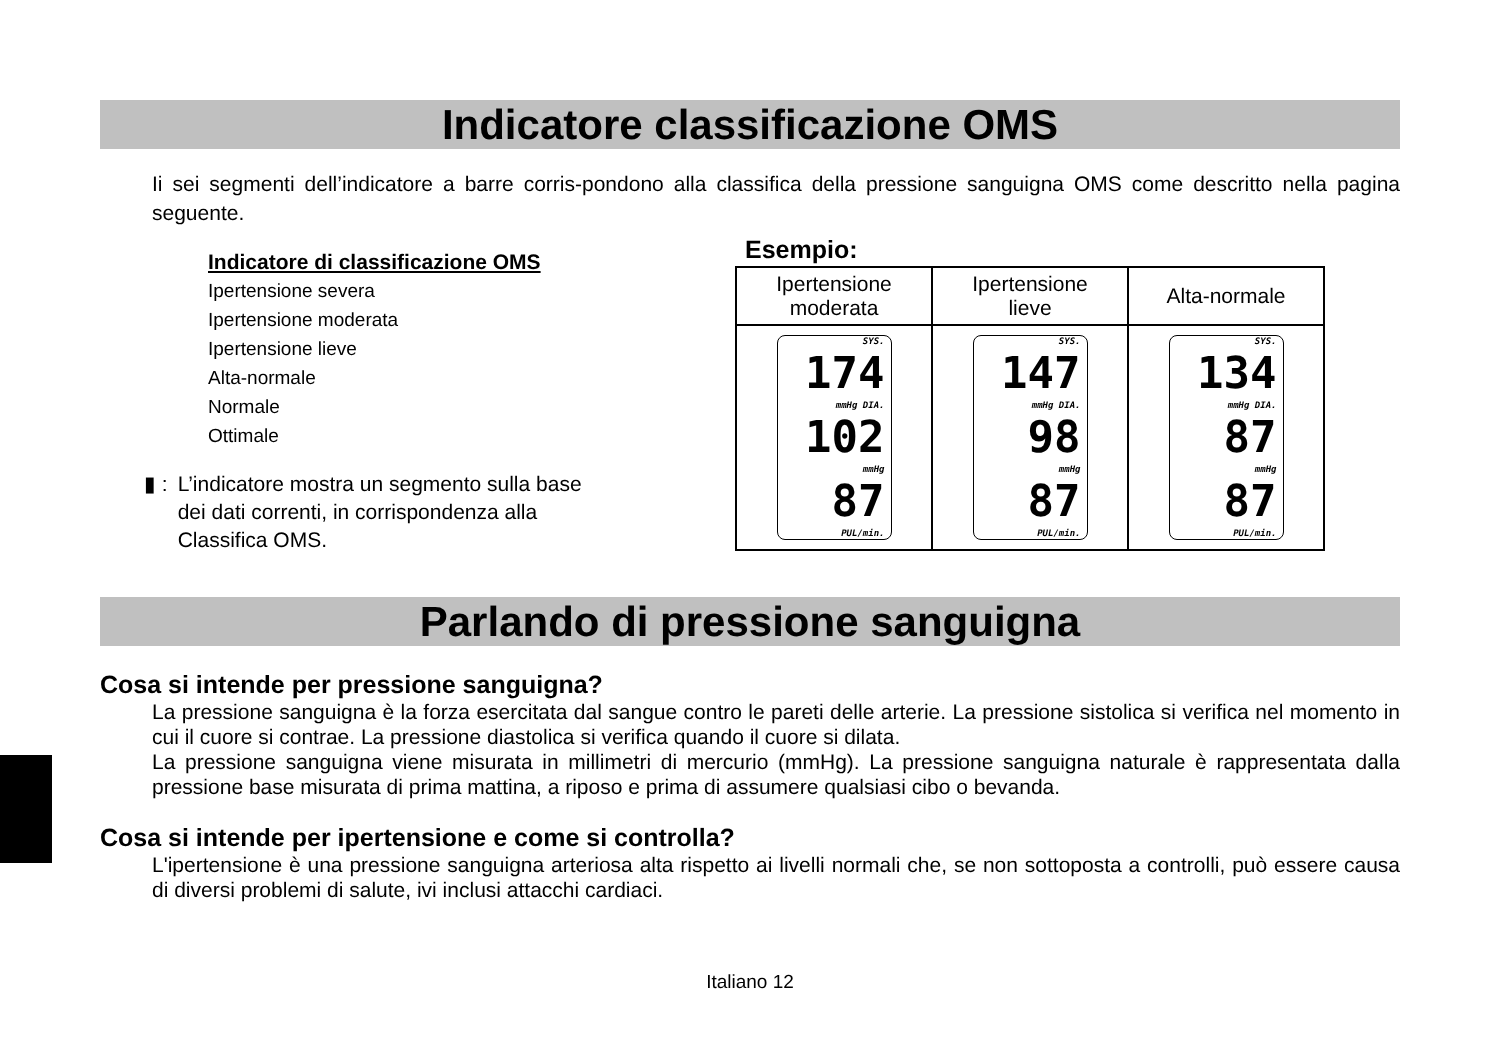Indicatore classificazione OMS
Ii sei segmenti dell’indicatore a barre corris-pondono alla classifica della pressione sanguigna OMS come descritto nella pagina seguente.
Indicatore di classificazione OMS
Ipertensione severa
Ipertensione moderata
Ipertensione lieve
Alta-normale
Normale
Ottimale
▮ : L’indicatore mostra un segmento sulla base
dei dati correnti, in corrispondenza alla
Classifica OMS.
Esempio:
| Ipertensione moderata | Ipertensione lieve | Alta-normale |
| SYS. 174 mmHg DIA. 102 mmHg 87 PUL/min. | SYS. 147 mmHg DIA. 98 mmHg 87 PUL/min. | SYS. 134 mmHg DIA. 87 mmHg 87 PUL/min. |
Parlando di pressione sanguigna
Cosa si intende per pressione sanguigna?
La pressione sanguigna è la forza esercitata dal sangue contro le pareti delle arterie. La pressione sistolica si verifica nel momento in cui il cuore si contrae. La pressione diastolica si verifica quando il cuore si dilata.
La pressione sanguigna viene misurata in millimetri di mercurio (mmHg). La pressione sanguigna naturale è rappresentata dalla pressione base misurata di prima mattina, a riposo e prima di assumere qualsiasi cibo o bevanda.
Cosa si intende per ipertensione e come si controlla?
L'ipertensione è una pressione sanguigna arteriosa alta rispetto ai livelli normali che, se non sottoposta a controlli, può essere causa di diversi problemi di salute, ivi inclusi attacchi cardiaci.
Italiano 12